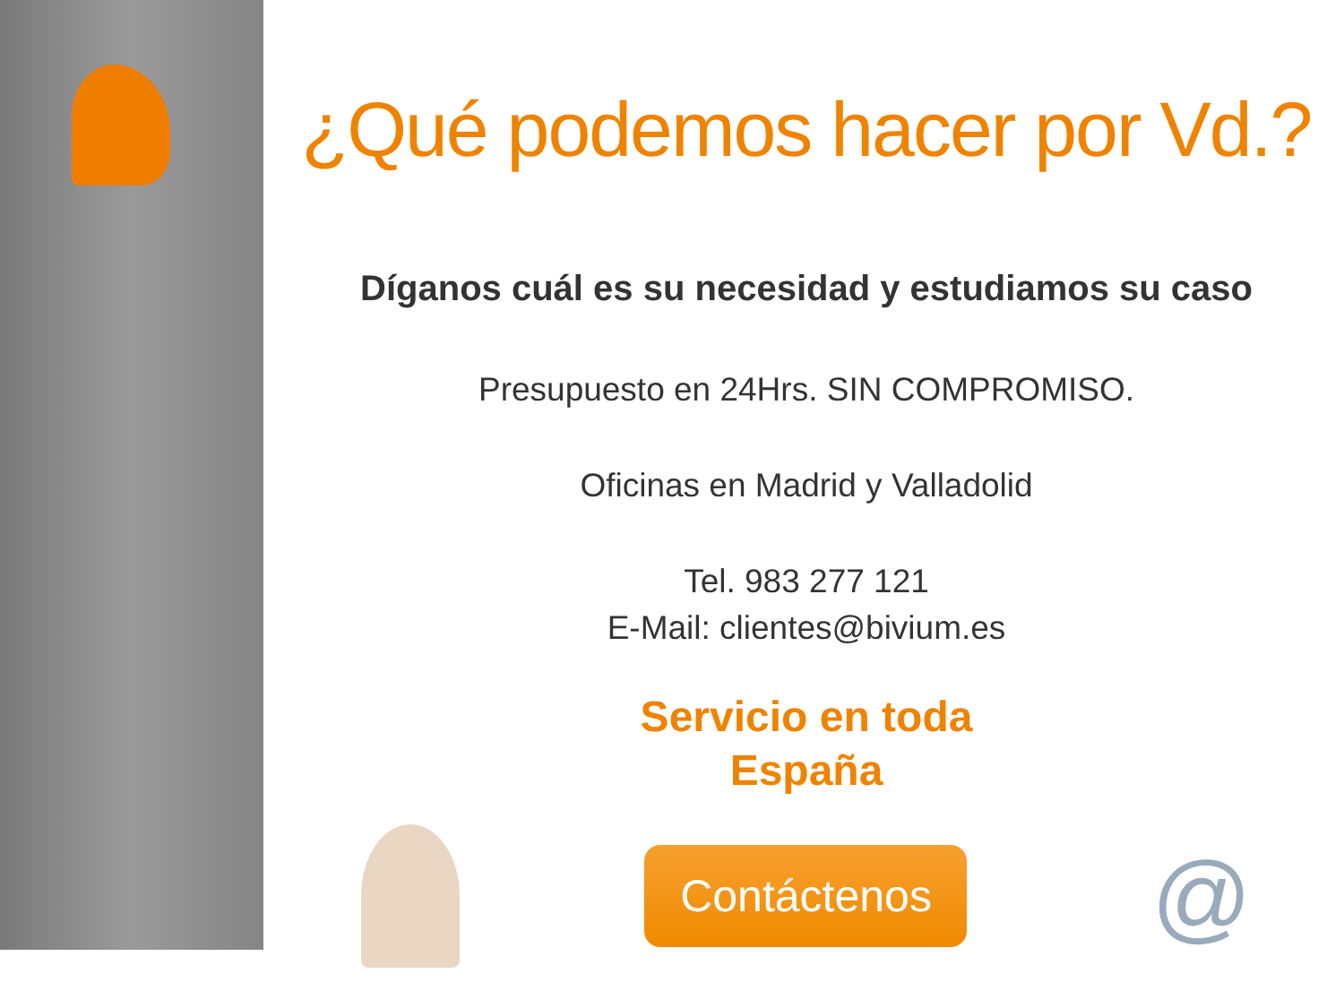¿Qué podemos hacer por Vd.?
Díganos cuál es su necesidad y estudiamos su caso
Presupuesto en 24Hrs. SIN COMPROMISO.
Oficinas en Madrid y Valladolid
Tel. 983 277 121
E-Mail: clientes@bivium.es
Servicio en toda
España
Contáctenos
@